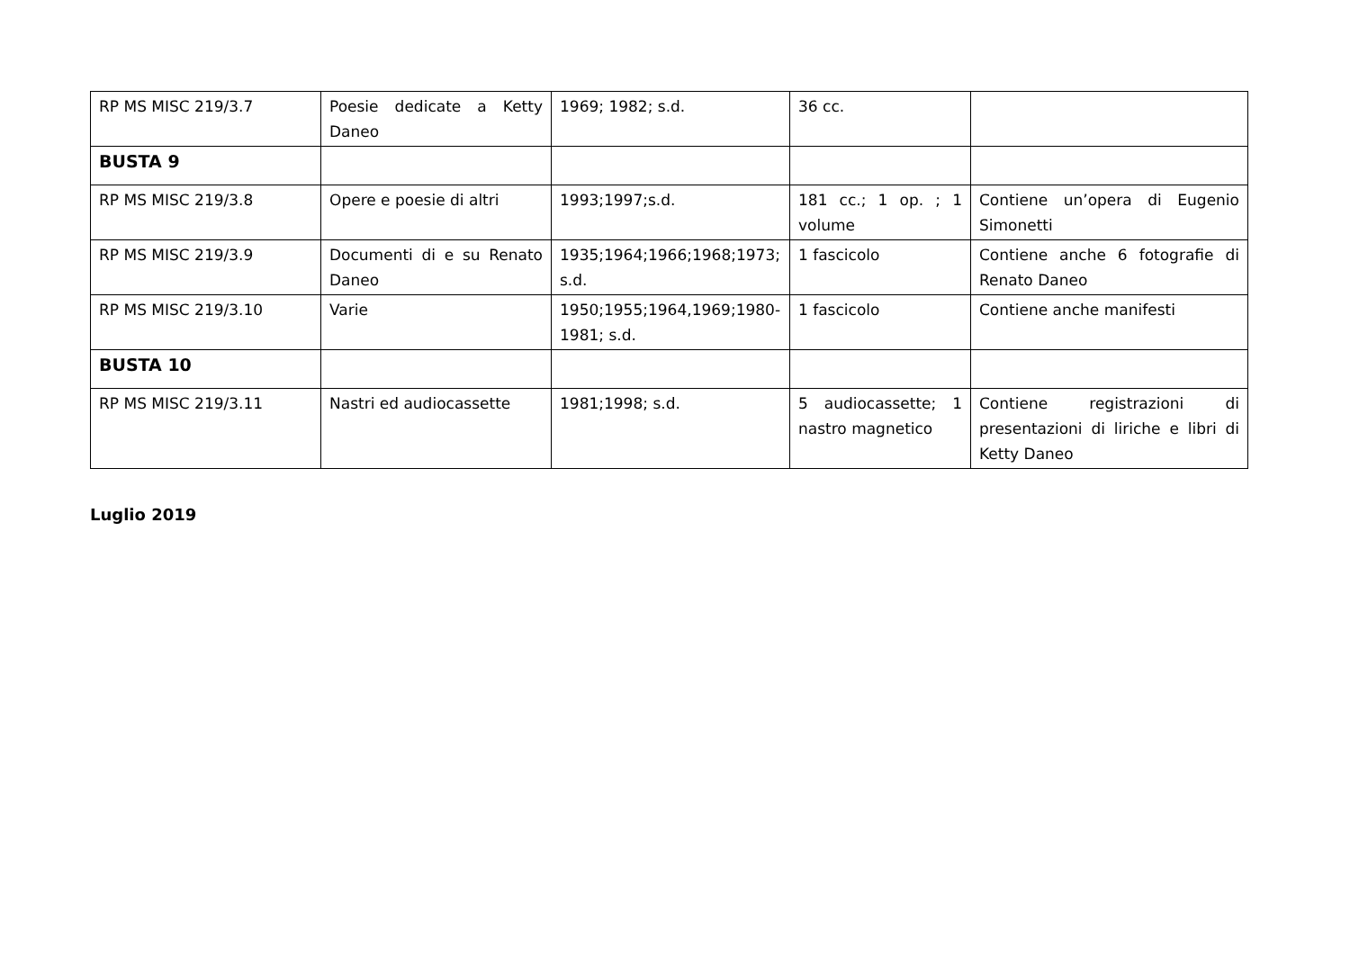| RP MS MISC 219/3.7 | Poesie dedicate a Ketty Daneo | 1969; 1982; s.d. | 36 cc. | |
| BUSTA 9 | | | | |
| RP MS MISC 219/3.8 | Opere e poesie di altri | 1993;1997;s.d. | 181 cc.; 1 op. ; 1 volume | Contiene un’opera di Eugenio Simonetti |
| RP MS MISC 219/3.9 | Documenti di e su Renato Daneo | 1935;1964;1966;1968;1973; s.d. | 1 fascicolo | Contiene anche 6 fotografie di Renato Daneo |
| RP MS MISC 219/3.10 | Varie | 1950;1955;1964,1969;1980-1981; s.d. | 1 fascicolo | Contiene anche manifesti |
| BUSTA 10 | | | | |
| RP MS MISC 219/3.11 | Nastri ed audiocassette | 1981;1998; s.d. | 5 audiocassette; 1 nastro magnetico | Contiene registrazioni di presentazioni di liriche e libri di Ketty Daneo |
Luglio 2019